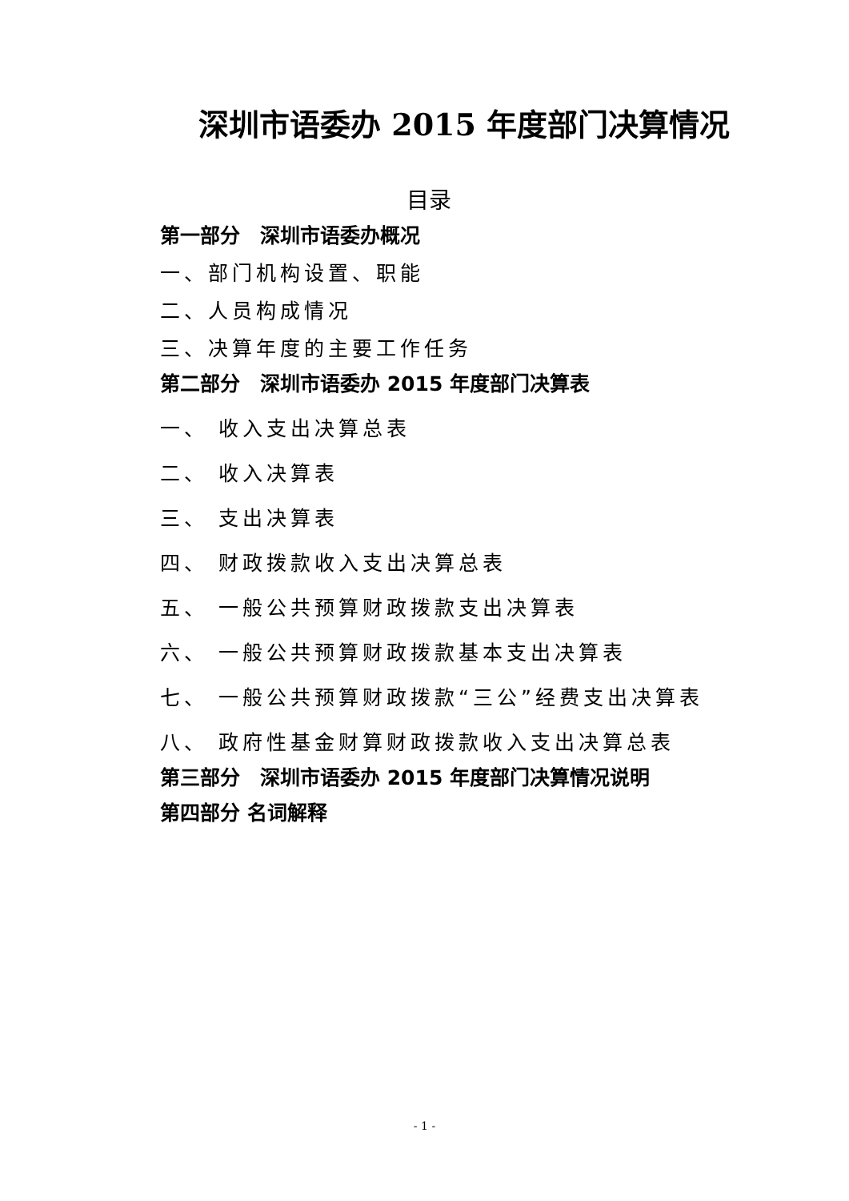深圳市语委办 2015 年度部门决算情况
目录
第一部分　深圳市语委办概况
一、部门机构设置、职能
二、人员构成情况
三、决算年度的主要工作任务
第二部分　深圳市语委办 2015 年度部门决算表
一、 收入支出决算总表
二、 收入决算表
三、 支出决算表
四、 财政拨款收入支出决算总表
五、 一般公共预算财政拨款支出决算表
六、 一般公共预算财政拨款基本支出决算表
七、 一般公共预算财政拨款“三公”经费支出决算表
八、 政府性基金财算财政拨款收入支出决算总表
第三部分　深圳市语委办 2015 年度部门决算情况说明
第四部分 名词解释
- 1 -